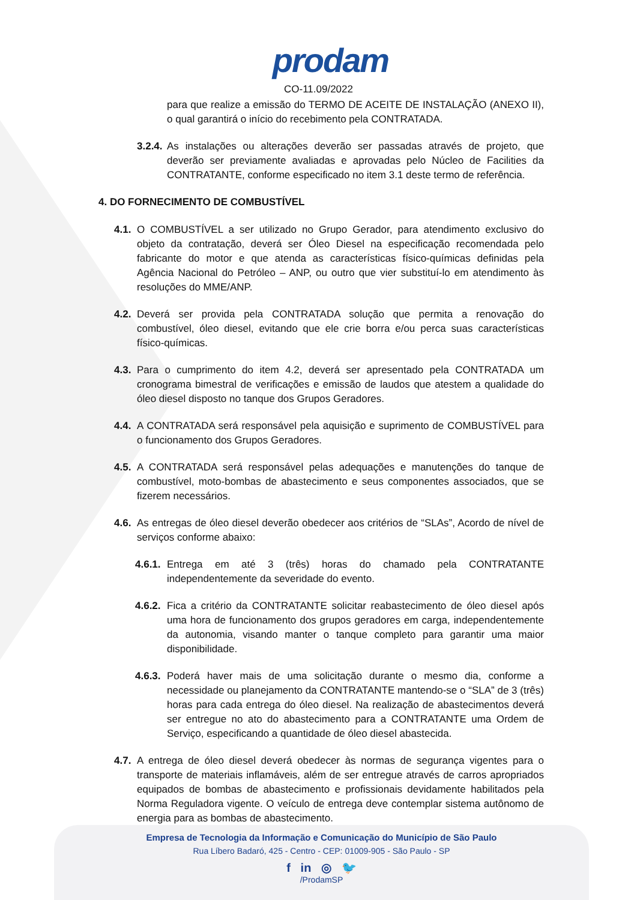prodam
CO-11.09/2022
para que realize a emissão do TERMO DE ACEITE DE INSTALAÇÃO (ANEXO II), o qual garantirá o início do recebimento pela CONTRATADA.
3.2.4. As instalações ou alterações deverão ser passadas através de projeto, que deverão ser previamente avaliadas e aprovadas pelo Núcleo de Facilities da CONTRATANTE, conforme especificado no item 3.1 deste termo de referência.
4. DO FORNECIMENTO DE COMBUSTÍVEL
4.1. O COMBUSTÍVEL a ser utilizado no Grupo Gerador, para atendimento exclusivo do objeto da contratação, deverá ser Óleo Diesel na especificação recomendada pelo fabricante do motor e que atenda as características físico-químicas definidas pela Agência Nacional do Petróleo – ANP, ou outro que vier substituí-lo em atendimento às resoluções do MME/ANP.
4.2. Deverá ser provida pela CONTRATADA solução que permita a renovação do combustível, óleo diesel, evitando que ele crie borra e/ou perca suas características físico-químicas.
4.3. Para o cumprimento do item 4.2, deverá ser apresentado pela CONTRATADA um cronograma bimestral de verificações e emissão de laudos que atestem a qualidade do óleo diesel disposto no tanque dos Grupos Geradores.
4.4. A CONTRATADA será responsável pela aquisição e suprimento de COMBUSTÍVEL para o funcionamento dos Grupos Geradores.
4.5. A CONTRATADA será responsável pelas adequações e manutenções do tanque de combustível, moto-bombas de abastecimento e seus componentes associados, que se fizerem necessários.
4.6. As entregas de óleo diesel deverão obedecer aos critérios de “SLAs”, Acordo de nível de serviços conforme abaixo:
4.6.1. Entrega em até 3 (três) horas do chamado pela CONTRATANTE independentemente da severidade do evento.
4.6.2. Fica a critério da CONTRATANTE solicitar reabastecimento de óleo diesel após uma hora de funcionamento dos grupos geradores em carga, independentemente da autonomia, visando manter o tanque completo para garantir uma maior disponibilidade.
4.6.3. Poderá haver mais de uma solicitação durante o mesmo dia, conforme a necessidade ou planejamento da CONTRATANTE mantendo-se o “SLA” de 3 (três) horas para cada entrega do óleo diesel. Na realização de abastecimentos deverá ser entregue no ato do abastecimento para a CONTRATANTE uma Ordem de Serviço, especificando a quantidade de óleo diesel abastecida.
4.7. A entrega de óleo diesel deverá obedecer às normas de segurança vigentes para o transporte de materiais inflamáveis, além de ser entregue através de carros apropriados equipados de bombas de abastecimento e profissionais devidamente habilitados pela Norma Reguladora vigente. O veículo de entrega deve contemplar sistema autônomo de energia para as bombas de abastecimento.
Empresa de Tecnologia da Informação e Comunicação do Município de São Paulo
Rua Líbero Badaró, 425 - Centro - CEP: 01009-905 - São Paulo - SP
f in ◎ 🐦
/ProdamSP